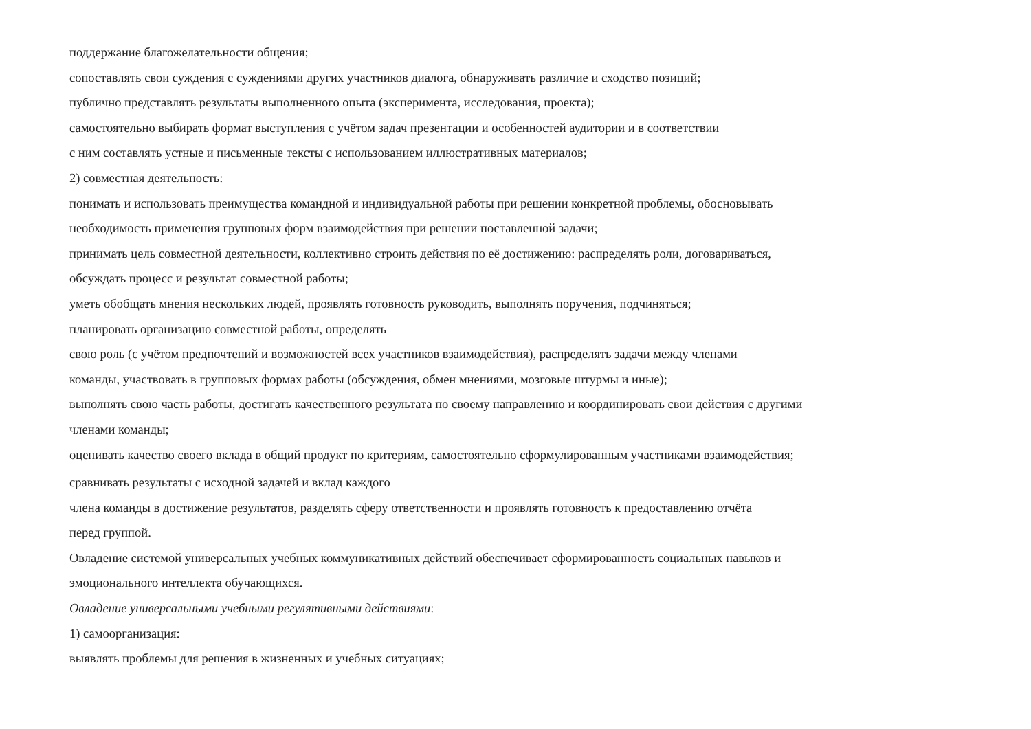поддержание благожелательности общения;
сопоставлять свои суждения с суждениями других участников диалога, обнаруживать различие и сходство позиций;
публично представлять результаты выполненного опыта (эксперимента, исследования, проекта);
самостоятельно выбирать формат выступления с учётом задач презентации и особенностей аудитории и в соответствии
с ним составлять устные и письменные тексты с использованием иллюстративных материалов;
2) совместная деятельность:
понимать и использовать преимущества командной и индивидуальной работы при решении конкретной проблемы, обосновывать
необходимость применения групповых форм взаимодействия при решении поставленной задачи;
принимать цель совместной деятельности, коллективно строить действия по её достижению: распределять роли, договариваться,
обсуждать процесс и результат совместной работы;
уметь обобщать мнения нескольких людей, проявлять готовность руководить, выполнять поручения, подчиняться;
планировать организацию совместной работы, определять
свою роль (с учётом предпочтений и возможностей всех участников взаимодействия), распределять задачи между членами
команды, участвовать в групповых формах работы (обсуждения, обмен мнениями, мозговые штурмы и иные);
выполнять свою часть работы, достигать качественного результата по своему направлению и координировать свои действия с другими
членами команды;
оценивать качество своего вклада в общий продукт по критериям, самостоятельно сформулированным участниками взаимодействия;
сравнивать результаты с исходной задачей и вклад каждого
члена команды в достижение результатов, разделять сферу ответственности и проявлять готовность к предоставлению отчёта
перед группой.
Овладение системой универсальных учебных коммуникативных действий обеспечивает сформированность социальных навыков и
эмоционального интеллекта обучающихся.
Овладение универсальными учебными регулятивными действиями:
1) самоорганизация:
выявлять проблемы для решения в жизненных и учебных ситуациях;